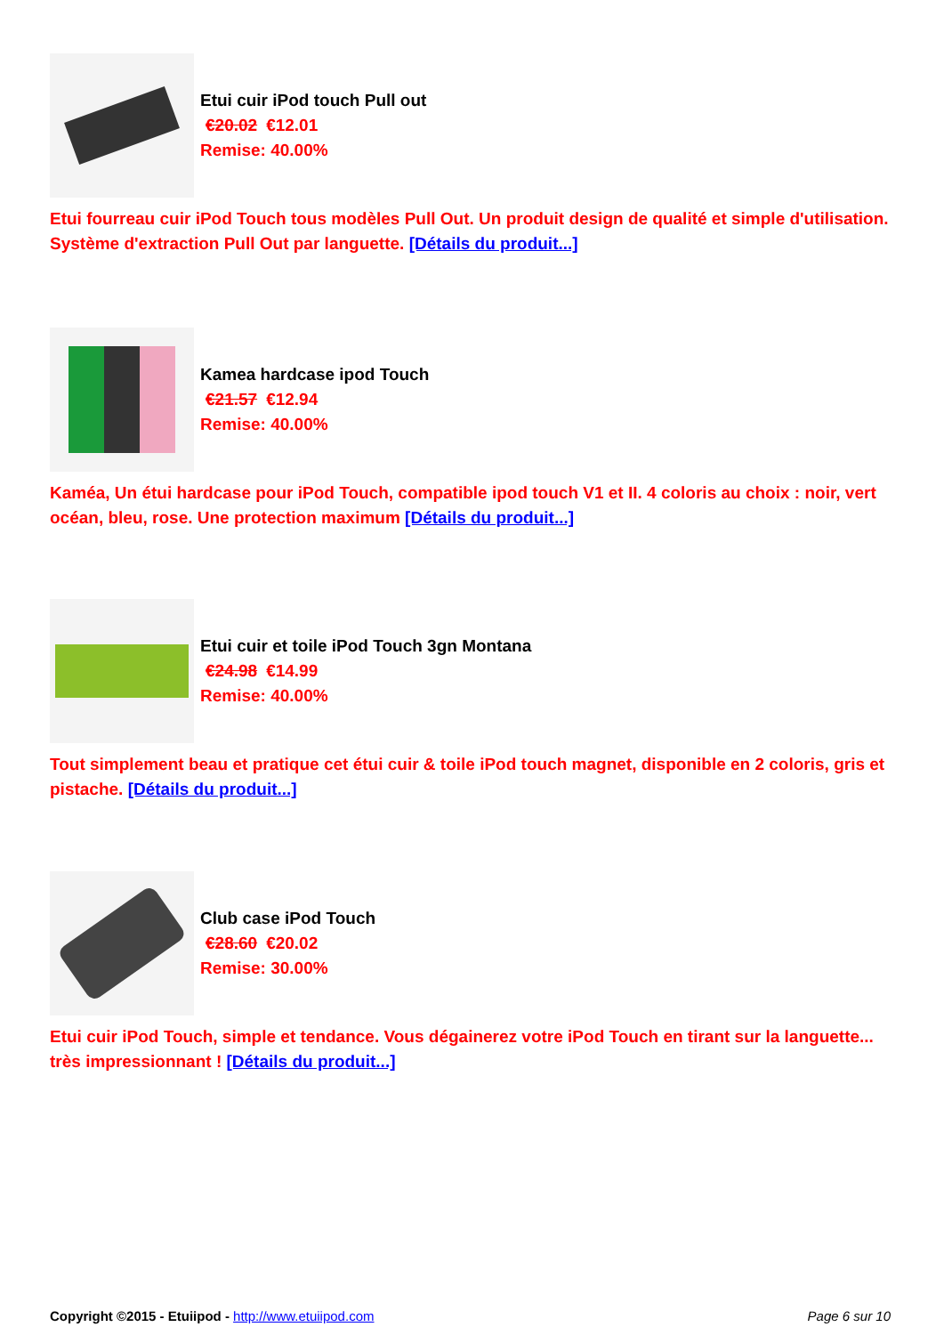Etui cuir iPod touch Pull out
€20.02 €12.01
Remise: 40.00%
Etui fourreau cuir iPod Touch tous modèles Pull Out. Un produit design de qualité et simple d'utilisation. Système d'extraction Pull Out par languette. [Détails du produit...]
Kamea hardcase ipod Touch
€21.57 €12.94
Remise: 40.00%
Kaméa, Un étui hardcase pour iPod Touch, compatible ipod touch V1 et II. 4 coloris au choix : noir, vert océan, bleu, rose. Une protection maximum [Détails du produit...]
Etui cuir et toile iPod Touch 3gn Montana
€24.98 €14.99
Remise: 40.00%
Tout simplement beau et pratique cet étui cuir & toile iPod touch magnet, disponible en 2 coloris, gris et pistache. [Détails du produit...]
Club case iPod Touch
€28.60 €20.02
Remise: 30.00%
Etui cuir iPod Touch, simple et tendance. Vous dégainerez votre iPod Touch en tirant sur la languette... très impressionnant ! [Détails du produit...]
Copyright ©2015 - Etuiipod - http://www.etuiipod.com
Page 6 sur 10